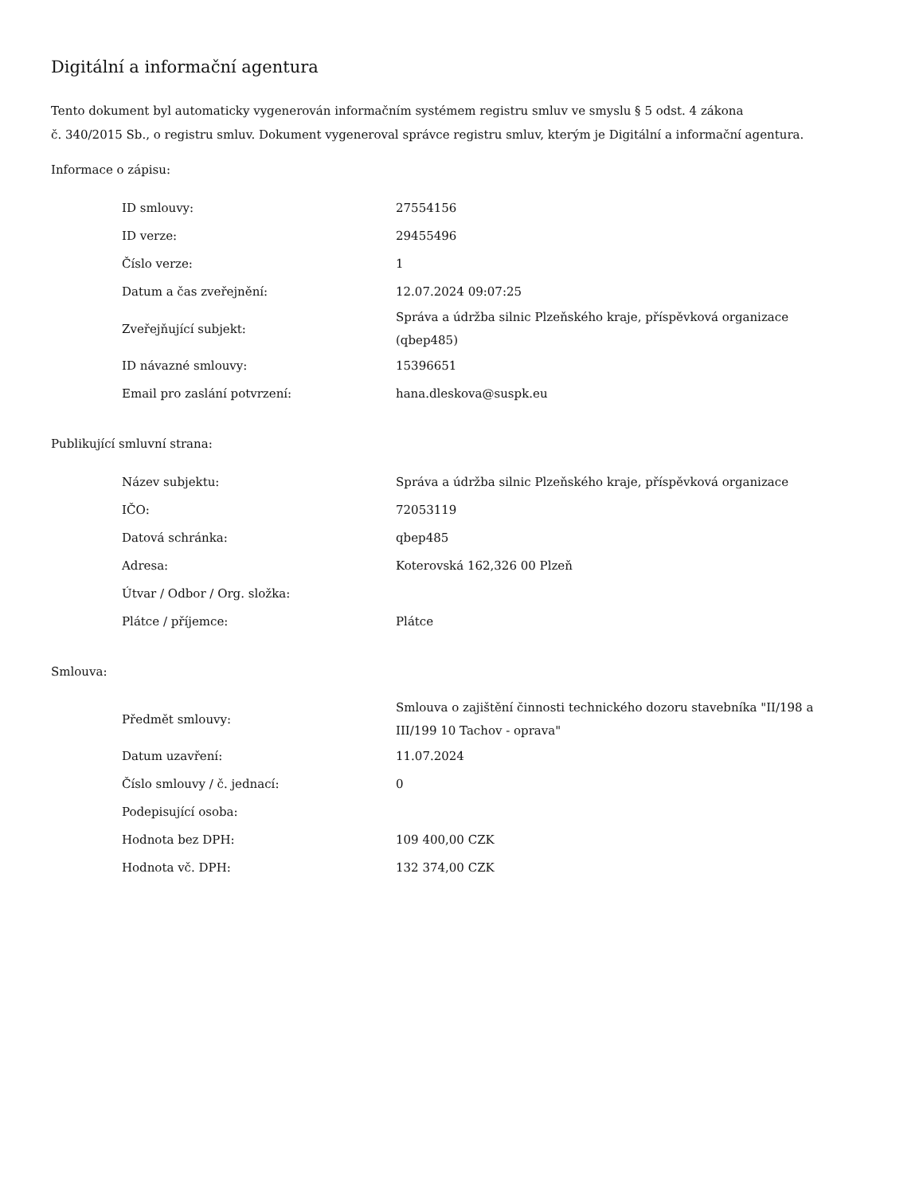Digitální a informační agentura
Tento dokument byl automaticky vygenerován informačním systémem registru smluv ve smyslu § 5 odst. 4 zákona
č. 340/2015 Sb., o registru smluv. Dokument vygeneroval správce registru smluv, kterým je Digitální a informační agentura.
Informace o zápisu:
| ID smlouvy: | 27554156 |
| ID verze: | 29455496 |
| Číslo verze: | 1 |
| Datum a čas zveřejnění: | 12.07.2024 09:07:25 |
| Zveřejňující subjekt: | Správa a údržba silnic Plzeňského kraje, příspěvková organizace (qbep485) |
| ID návazné smlouvy: | 15396651 |
| Email pro zaslání potvrzení: | hana.dleskova@suspk.eu |
Publikující smluvní strana:
| Název subjektu: | Správa a údržba silnic Plzeňského kraje, příspěvková organizace |
| IČO: | 72053119 |
| Datová schránka: | qbep485 |
| Adresa: | Koterovská 162,326 00 Plzeň |
| Útvar / Odbor / Org. složka: | |
| Plátce / příjemce: | Plátce |
Smlouva:
| Předmět smlouvy: | Smlouva o zajištění činnosti technického dozoru stavebníka "II/198 a III/199 10 Tachov - oprava" |
| Datum uzavření: | 11.07.2024 |
| Číslo smlouvy / č. jednací: | 0 |
| Podepisující osoba: | |
| Hodnota bez DPH: | 109 400,00 CZK |
| Hodnota vč. DPH: | 132 374,00 CZK |